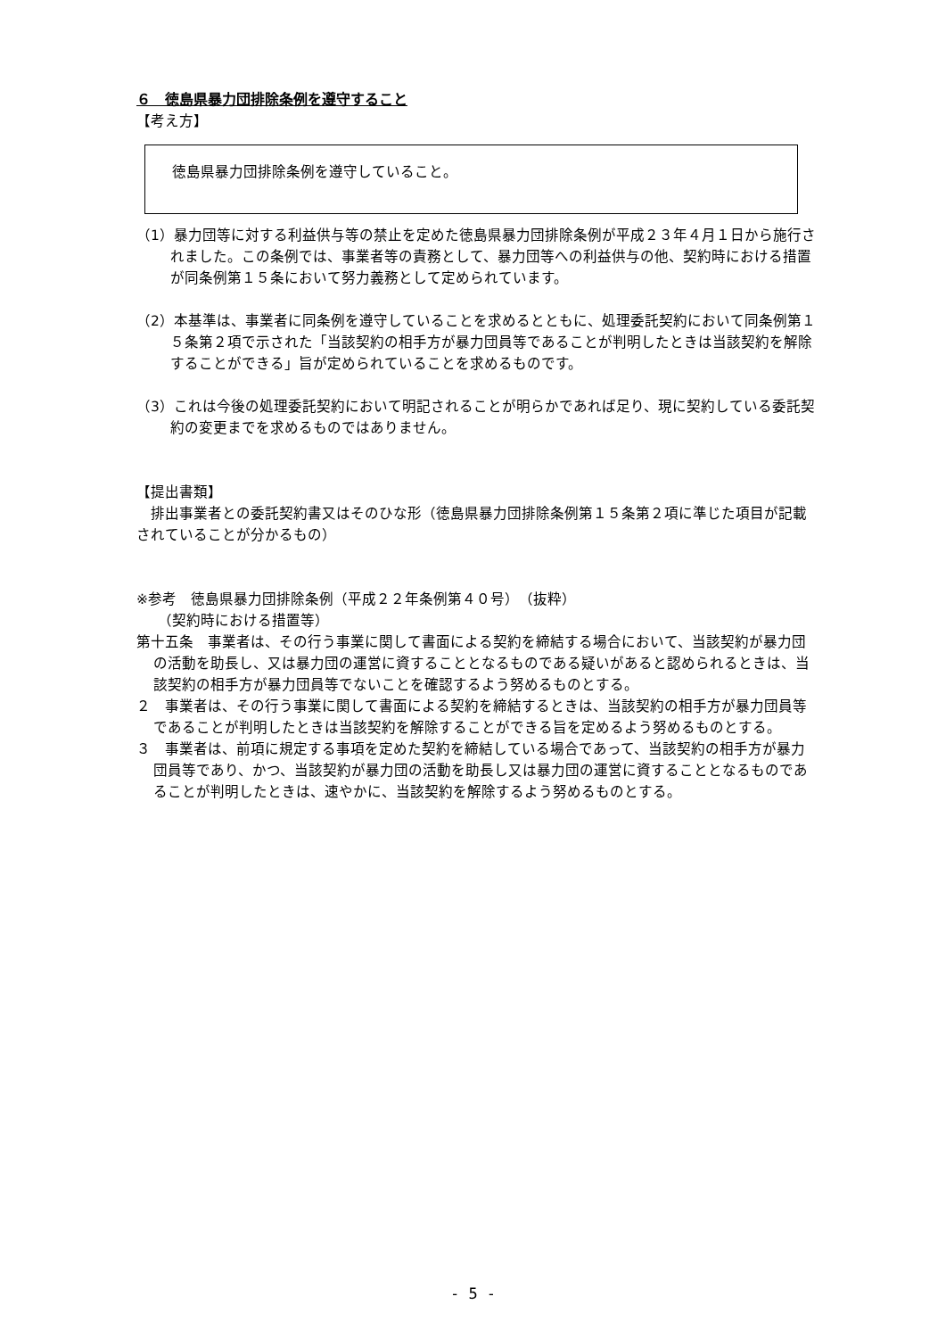６　徳島県暴力団排除条例を遵守すること
【考え方】
徳島県暴力団排除条例を遵守していること。
（1）暴力団等に対する利益供与等の禁止を定めた徳島県暴力団排除条例が平成２３年４月１日から施行されました。この条例では、事業者等の責務として、暴力団等への利益供与の他、契約時における措置が同条例第１５条において努力義務として定められています。
（2）本基準は、事業者に同条例を遵守していることを求めるとともに、処理委託契約において同条例第１５条第２項で示された「当該契約の相手方が暴力団員等であることが判明したときは当該契約を解除することができる」旨が定められていることを求めるものです。
（3）これは今後の処理委託契約において明記されることが明らかであれば足り、現に契約している委託契約の変更までを求めるものではありません。
【提出書類】
　排出事業者との委託契約書又はそのひな形（徳島県暴力団排除条例第１５条第２項に準じた項目が記載されていることが分かるもの）
※参考　徳島県暴力団排除条例（平成２２年条例第４０号）　（抜粋）
　　（契約時における措置等）
第十五条　事業者は、その行う事業に関して書面による契約を締結する場合において、当該契約が暴力団の活動を助長し、又は暴力団の運営に資することとなるものである疑いがあると認められるときは、当該契約の相手方が暴力団員等でないことを確認するよう努めるものとする。
２　事業者は、その行う事業に関して書面による契約を締結するときは、当該契約の相手方が暴力団員等であることが判明したときは当該契約を解除することができる旨を定めるよう努めるものとする。
３　事業者は、前項に規定する事項を定めた契約を締結している場合であって、当該契約の相手方が暴力団員等であり、かつ、当該契約が暴力団の活動を助長し又は暴力団の運営に資することとなるものであることが判明したときは、速やかに、当該契約を解除するよう努めるものとする。
- 5 -